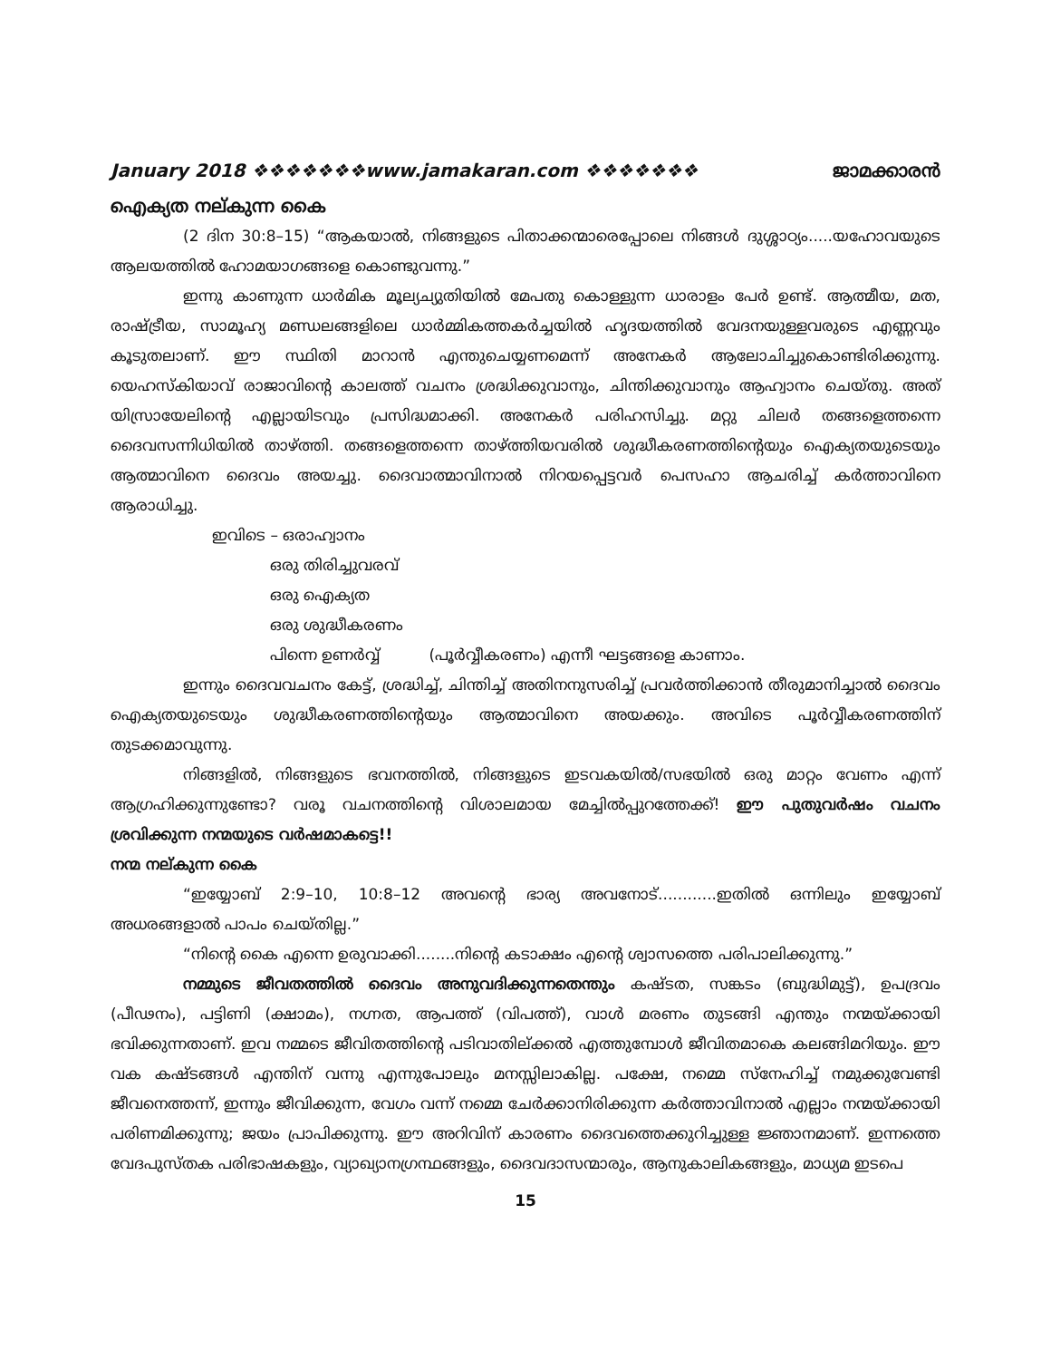January 2018 ❖❖❖❖❖❖❖www.jamakaran.com ❖❖❖❖❖❖❖ ജാമക്കാരൻ
ഐക്യത നല്കുന്ന കൈ
(2 ദിന 30:8–15) “ആകയാൽ, നിങ്ങളുടെ പിതാക്കന്മാരെപ്പോലെ നിങ്ങൾ ദുശ്ശാഠ്യം.....യഹോവയുടെ ആലയത്തിൽ ഹോമയാഗങ്ങളെ കൊണ്ടുവന്നു.”
ഇന്നു കാണുന്ന ധാർമിക മൂല്യച്യുതിയിൽ മേപതു കൊള്ളുന്ന ധാരാളം പേർ ഉണ്ട്. ആത്മീയ, മത, രാഷ്ട്രീയ, സാമൂഹ്യ മണ്ഡലങ്ങളിലെ ധാർമ്മികത്തകർച്ചയിൽ ഹൃദയത്തിൽ വേദനയുള്ളവരുടെ എണ്ണവും കൂടുതലാണ്. ഈ സ്ഥിതി മാറാൻ എന്തുചെയ്യണമെന്ന് അനേകർ ആലോചിച്ചുകൊണ്ടിരിക്കുന്നു. യെഹസ്കിയാവ് രാജാവിന്റെ കാലത്ത് വചനം ശ്രദ്ധിക്കുവാനും, ചിന്തിക്കുവാനും ആഹ്വാനം ചെയ്തു. അത് യിസ്രായേലിന്റെ എല്ലായിടവും പ്രസിദ്ധമാക്കി. അനേകർ പരിഹസിച്ചു. മറ്റു ചിലർ തങ്ങളെത്തന്നെ ദൈവസന്നിധിയിൽ താഴ്ത്തി. തങ്ങളെത്തന്നെ താഴ്ത്തിയവരിൽ ശുദ്ധീകരണത്തിന്റെയും ഐക്യതയുടെയും ആത്മാവിനെ ദൈവം അയച്ചു. ദൈവാത്മാവിനാൽ നിറയപ്പെട്ടവർ പെസഹാ ആചരിച്ച് കർത്താവിനെ ആരാധിച്ചു.
ഇവിടെ – ഒരാഹ്വാനം
ഒരു തിരിച്ചുവരവ്
ഒരു ഐക്യത
ഒരു ശുദ്ധീകരണം
പിന്നെ ഉണർവ്വ് (പൂർവ്വീകരണം) എന്നീ ഘട്ടങ്ങളെ കാണാം.
ഇന്നും ദൈവവചനം കേട്ട്, ശ്രദ്ധിച്ച്, ചിന്തിച്ച് അതിനനുസരിച്ച് പ്രവർത്തിക്കാൻ തീരുമാനിച്ചാൽ ദൈവം ഐക്യതയുടെയും ശുദ്ധീകരണത്തിന്റെയും ആത്മാവിനെ അയക്കും. അവിടെ പൂർവ്വീകരണത്തിന് തുടക്കമാവുന്നു.
നിങ്ങളിൽ, നിങ്ങളുടെ ഭവനത്തിൽ, നിങ്ങളുടെ ഇടവകയിൽ/സഭയിൽ ഒരു മാറ്റം വേണം എന്ന് ആഗ്രഹിക്കുന്നുണ്ടോ? വരൂ വചനത്തിന്റെ വിശാലമായ മേച്ചിൽപ്പുറത്തേക്ക്! ഈ പുതുവർഷം വചനം ശ്രവിക്കുന്ന നന്മയുടെ വർഷമാകട്ടെ!!
നന്മ നല്കുന്ന കൈ
“ഇയ്യോബ് 2:9–10, 10:8–12 അവന്റെ ഭാര്യ അവനോട്............ഇതിൽ ഒന്നിലും ഇയ്യോബ് അധരങ്ങളാൽ പാപം ചെയ്തില്ല.”
“നിന്റെ കൈ എന്നെ ഉരുവാക്കി........നിന്റെ കടാക്ഷം എന്റെ ശ്വാസത്തെ പരിപാലിക്കുന്നു.”
നമ്മുടെ ജീവതത്തിൽ ദൈവം അനുവദിക്കുന്നതെന്തും കഷ്ടത, സങ്കടം (ബുദ്ധിമുട്ട്), ഉപദ്രവം (പീഢനം), പട്ടിണി (ക്ഷാമം), നഗ്നത, ആപത്ത് (വിപത്ത്), വാൾ മരണം തുടങ്ങി എന്തും നന്മയ്ക്കായി ഭവിക്കുന്നതാണ്. ഇവ നമ്മടെ ജീവിതത്തിന്റെ പടിവാതില്ക്കൽ എത്തുമ്പോൾ ജീവിതമാകെ കലങ്ങിമറിയും. ഈ വക കഷ്ടങ്ങൾ എന്തിന് വന്നു എന്നുപോലും മനസ്സിലാകില്ല. പക്ഷേ, നമ്മെ സ്നേഹിച്ച് നമുക്കുവേണ്ടി ജീവനെത്തന്ന്, ഇന്നും ജീവിക്കുന്ന, വേഗം വന്ന് നമ്മെ ചേർക്കാനിരിക്കുന്ന കർത്താവിനാൽ എല്ലാം നന്മയ്ക്കായി പരിണമിക്കുന്നു; ജയം പ്രാപിക്കുന്നു. ഈ അറിവിന് കാരണം ദൈവത്തെക്കുറിച്ചുള്ള ജ്ഞാനമാണ്. ഇന്നത്തെ വേദപുസ്തക പരിഭാഷകളും, വ്യാഖ്യാനഗ്രന്ഥങ്ങളും, ദൈവദാസന്മാരും, ആനുകാലികങ്ങളും, മാധ്യമ ഇടപെ
15